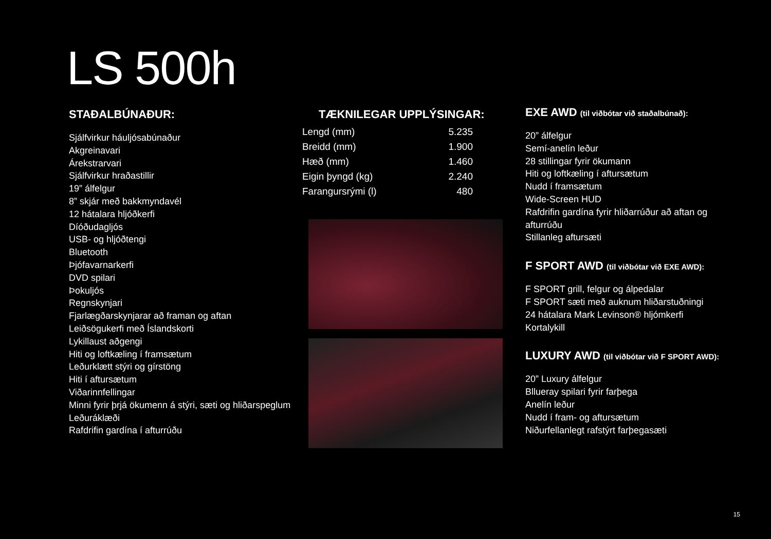LS 500h
STAÐALBÚNAÐUR:
Sjálfvirkur háuljósabúnaður
Akgreinavari
Árekstrarvari
Sjálfvirkur hraðastillir
19” álfelgur
8” skjár með bakkmyndavél
12 hátalara hljóðkerfi
Díóðudagljós
USB- og hljóðtengi
Bluetooth
Þjófavarnarkerfi
DVD spilari
Þokuljós
Regnskynjari
Fjarlægðarskynjarar að framan og aftan
Leiðsögukerfi með Íslandskorti
Lykillaust aðgengi
Hiti og loftkæling í framsætum
Leðurklætt stýri og gírstöng
Hiti í aftursætum
Viðarinnfellingar
Minni fyrir þrjá ökumenn á stýri, sæti og hliðarspeglum
Leðuráklæði
Rafdrifin gardína í afturrúðu
TÆKNILEGAR UPPLÝSINGAR:
| Lengd (mm) | 5.235 |
| Breidd (mm) | 1.900 |
| Hæð (mm) | 1.460 |
| Eigin þyngd (kg) | 2.240 |
| Farangursrými (l) | 480 |
EXE AWD (til viðbótar við staðalbúnað):
20” álfelgur
Semí-anelín leður
28 stillingar fyrir ökumann
Hiti og loftkæling í aftursætum
Nudd í framsætum
Wide-Screen HUD
Rafdrifin gardína fyrir hliðarrúður að aftan og afturrúðu
Stillanleg aftursæti
F SPORT AWD (til viðbótar við EXE AWD):
F SPORT grill, felgur og álpedalar
F SPORT sæti með auknum hliðarstuðningi
24 hátalara Mark Levinson® hljómkerfi
Kortalykill
LUXURY AWD (til viðbótar við F SPORT AWD):
20” Luxury álfelgur
Bllueray spilari fyrir farþega
Anelín leður
Nudd í fram- og aftursætum
Niðurfellanlegt rafstýrt farþegasæti
15